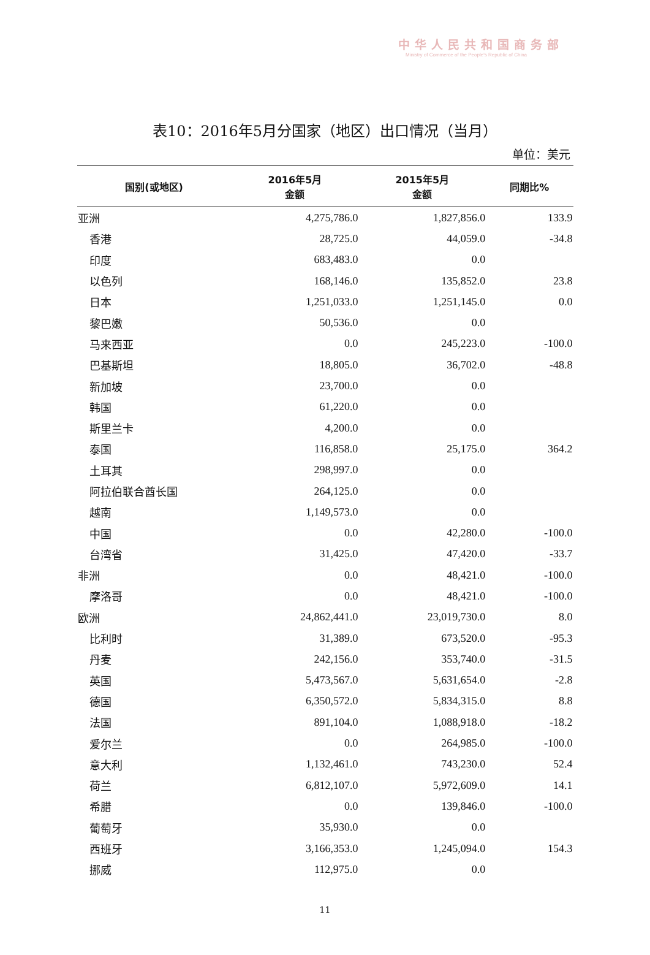中华人民共和国商务部
Ministry of Commerce of the People's Republic of China
表10：2016年5月分国家（地区）出口情况（当月）
单位：美元
| 国别(或地区) | 2016年5月 金额 | 2015年5月 金额 | 同期比% |
| --- | --- | --- | --- |
| 亚洲 | 4,275,786.0 | 1,827,856.0 | 133.9 |
| 香港 | 28,725.0 | 44,059.0 | -34.8 |
| 印度 | 683,483.0 | 0.0 | |
| 以色列 | 168,146.0 | 135,852.0 | 23.8 |
| 日本 | 1,251,033.0 | 1,251,145.0 | 0.0 |
| 黎巴嫩 | 50,536.0 | 0.0 | |
| 马来西亚 | 0.0 | 245,223.0 | -100.0 |
| 巴基斯坦 | 18,805.0 | 36,702.0 | -48.8 |
| 新加坡 | 23,700.0 | 0.0 | |
| 韩国 | 61,220.0 | 0.0 | |
| 斯里兰卡 | 4,200.0 | 0.0 | |
| 泰国 | 116,858.0 | 25,175.0 | 364.2 |
| 土耳其 | 298,997.0 | 0.0 | |
| 阿拉伯联合酋长国 | 264,125.0 | 0.0 | |
| 越南 | 1,149,573.0 | 0.0 | |
| 中国 | 0.0 | 42,280.0 | -100.0 |
| 台湾省 | 31,425.0 | 47,420.0 | -33.7 |
| 非洲 | 0.0 | 48,421.0 | -100.0 |
| 摩洛哥 | 0.0 | 48,421.0 | -100.0 |
| 欧洲 | 24,862,441.0 | 23,019,730.0 | 8.0 |
| 比利时 | 31,389.0 | 673,520.0 | -95.3 |
| 丹麦 | 242,156.0 | 353,740.0 | -31.5 |
| 英国 | 5,473,567.0 | 5,631,654.0 | -2.8 |
| 德国 | 6,350,572.0 | 5,834,315.0 | 8.8 |
| 法国 | 891,104.0 | 1,088,918.0 | -18.2 |
| 爱尔兰 | 0.0 | 264,985.0 | -100.0 |
| 意大利 | 1,132,461.0 | 743,230.0 | 52.4 |
| 荷兰 | 6,812,107.0 | 5,972,609.0 | 14.1 |
| 希腊 | 0.0 | 139,846.0 | -100.0 |
| 葡萄牙 | 35,930.0 | 0.0 | |
| 西班牙 | 3,166,353.0 | 1,245,094.0 | 154.3 |
| 挪威 | 112,975.0 | 0.0 | |
11